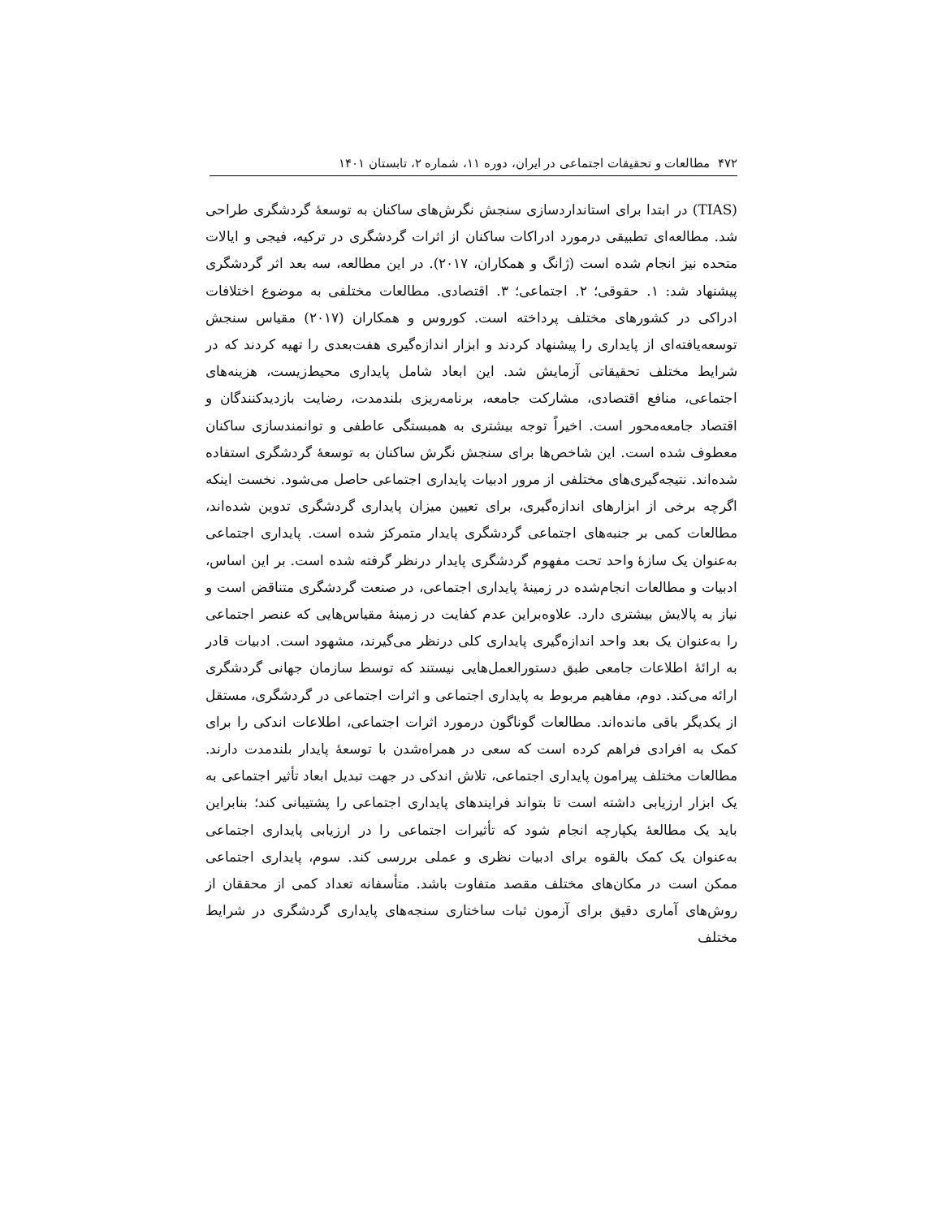۴۷۲ مطالعات و تحقیقات اجتماعی در ایران، دوره ۱۱، شماره ۲، تابستان ۱۴۰۱
(TIAS) در ابتدا برای استانداردسازی سنجش نگرش‌های ساکنان به توسعهٔ گردشگری طراحی شد. مطالعه‌ای تطبیقی درمورد ادراکات ساکنان از اثرات گردشگری در ترکیه، فیجی و ایالات متحده نیز انجام شده است (ژانگ و همکاران، ۲۰۱۷). در این مطالعه، سه بعد اثر گردشگری پیشنهاد شد: ۱. حقوقی؛ ۲. اجتماعی؛ ۳. اقتصادی. مطالعات مختلفی به موضوع اختلافات ادراکی در کشورهای مختلف پرداخته است. کوروس و همکاران (۲۰۱۷) مقیاس سنجش توسعه‌یافته‌ای از پایداری را پیشنهاد کردند و ابزار اندازه‌گیری هفت‌بعدی را تهیه کردند که در شرایط مختلف تحقیقاتی آزمایش شد. این ابعاد شامل پایداری محیط‌زیست، هزینه‌های اجتماعی، منافع اقتصادی، مشارکت جامعه، برنامه‌ریزی بلندمدت، رضایت بازدیدکنندگان و اقتصاد جامعه‌محور است. اخیراً توجه بیشتری به همبستگی عاطفی و توانمندسازی ساکنان معطوف شده است. این شاخص‌ها برای سنجش نگرش ساکنان به توسعهٔ گردشگری استفاده شده‌اند. نتیجه‌گیری‌های مختلفی از مرور ادبیات پایداری اجتماعی حاصل می‌شود. نخست اینکه اگرچه برخی از ابزارهای اندازه‌گیری، برای تعیین میزان پایداری گردشگری تدوین شده‌اند، مطالعات کمی بر جنبه‌های اجتماعی گردشگری پایدار متمرکز شده است. پایداری اجتماعی به‌عنوان یک سازهٔ واحد تحت مفهوم گردشگری پایدار درنظر گرفته شده است. بر این اساس، ادبیات و مطالعات انجام‌شده در زمینهٔ پایداری اجتماعی، در صنعت گردشگری متناقض است و نیاز به پالایش بیشتری دارد. علاوه‌براین عدم کفایت در زمینهٔ مقیاس‌هایی که عنصر اجتماعی را به‌عنوان یک بعد واحد اندازه‌گیری پایداری کلی درنظر می‌گیرند، مشهود است. ادبیات قادر به ارائهٔ اطلاعات جامعی طبق دستورالعمل‌هایی نیستند که توسط سازمان جهانی گردشگری ارائه می‌کند. دوم، مفاهیم مربوط به پایداری اجتماعی و اثرات اجتماعی در گردشگری، مستقل از یکدیگر باقی مانده‌اند. مطالعات گوناگون درمورد اثرات اجتماعی، اطلاعات اندکی را برای کمک به افرادی فراهم کرده است که سعی در همراه‌شدن با توسعهٔ پایدار بلندمدت دارند. مطالعات مختلف پیرامون پایداری اجتماعی، تلاش اندکی در جهت تبدیل ابعاد تأثیر اجتماعی به یک ابزار ارزیابی داشته است تا بتواند فرایندهای پایداری اجتماعی را پشتیبانی کند؛ بنابراین باید یک مطالعهٔ یکپارچه انجام شود که تأثیرات اجتماعی را در ارزیابی پایداری اجتماعی به‌عنوان یک کمک بالقوه برای ادبیات نظری و عملی بررسی کند. سوم، پایداری اجتماعی ممکن است در مکان‌های مختلف مقصد متفاوت باشد. متأسفانه تعداد کمی از محققان از روش‌های آماری دقیق برای آزمون ثبات ساختاری سنجه‌های پایداری گردشگری در شرایط مختلف